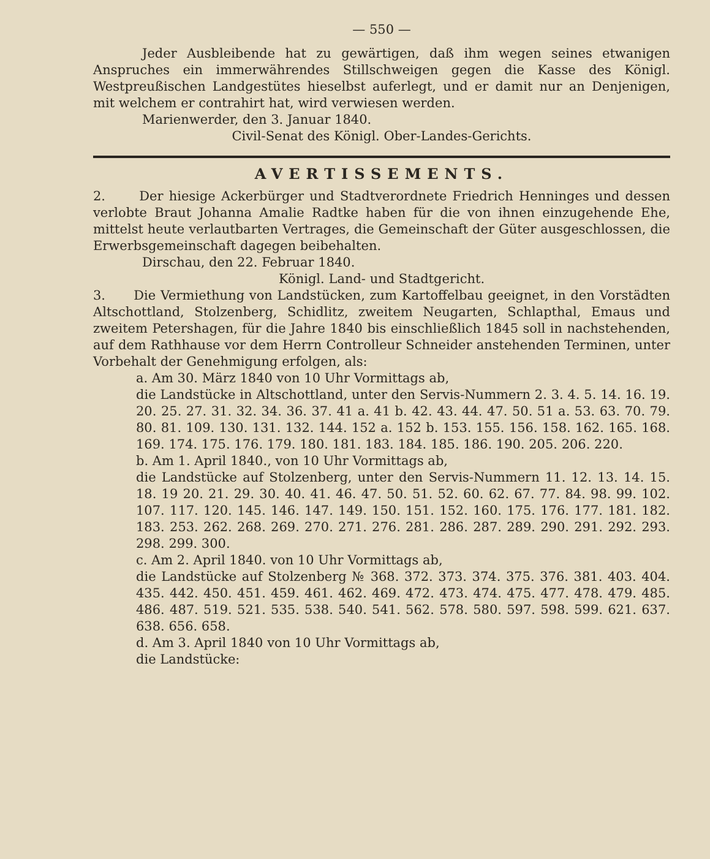— 550 —
Jeder Ausbleibende hat zu gewärtigen, daß ihm wegen seines etwanigen Anspruches ein immerwährendes Stillschweigen gegen die Kasse des Königl. Westpreußischen Landgestütes hieselbst auferlegt, und er damit nur an Denjenigen, mit welchem er contrahirt hat, wird verwiesen werden.
Marienwerder, den 3. Januar 1840.
Civil-Senat des Königl. Ober-Landes-Gerichts.
AVERTISSEMENTS.
2. Der hiesige Ackerbürger und Stadtverordnete Friedrich Henninges und dessen verlobte Braut Johanna Amalie Radtke haben für die von ihnen einzugehende Ehe, mittelst heute verlautbarten Vertrages, die Gemeinschaft der Güter ausgeschlossen, die Erwerbsgemeinschaft dagegen beibehalten.
Dirschau, den 22. Februar 1840.
Königl. Land- und Stadtgericht.
3. Die Vermiethung von Landstücken, zum Kartoffelbau geeignet, in den Vorstädten Altschottland, Stolzenberg, Schidlitz, zweitem Neugarten, Schlapthal, Emaus und zweitem Petershagen, für die Jahre 1840 bis einschließlich 1845 soll in nachstehenden, auf dem Rathhause vor dem Herrn Controlleur Schneider anstehenden Terminen, unter Vorbehalt der Genehmigung erfolgen, als:
a. Am 30. März 1840 von 10 Uhr Vormittags ab,
die Landstücke in Altschottland, unter den Servis-Nummern 2. 3. 4. 5. 14. 16. 19. 20. 25. 27. 31. 32. 34. 36. 37. 41 a. 41 b. 42. 43. 44. 47. 50. 51 a. 53. 63. 70. 79. 80. 81. 109. 130. 131. 132. 144. 152 a. 152 b. 153. 155. 156. 158. 162. 165. 168. 169. 174. 175. 176. 179. 180. 181. 183. 184. 185. 186. 190. 205. 206. 220.
b. Am 1. April 1840., von 10 Uhr Vormittags ab,
die Landstücke auf Stolzenberg, unter den Servis-Nummern 11. 12. 13. 14. 15. 18. 19 20. 21. 29. 30. 40. 41. 46. 47. 50. 51. 52. 60. 62. 67. 77. 84. 98. 99. 102. 107. 117. 120. 145. 146. 147. 149. 150. 151. 152. 160. 175. 176. 177. 181. 182. 183. 253. 262. 268. 269. 270. 271. 276. 281. 286. 287. 289. 290. 291. 292. 293. 298. 299. 300.
c. Am 2. April 1840. von 10 Uhr Vormittags ab,
die Landstücke auf Stolzenberg № 368. 372. 373. 374. 375. 376. 381. 403. 404. 435. 442. 450. 451. 459. 461. 462. 469. 472. 473. 474. 475. 477. 478. 479. 485. 486. 487. 519. 521. 535. 538. 540. 541. 562. 578. 580. 597. 598. 599. 621. 637. 638. 656. 658.
d. Am 3. April 1840 von 10 Uhr Vormittags ab,
die Landstücke: